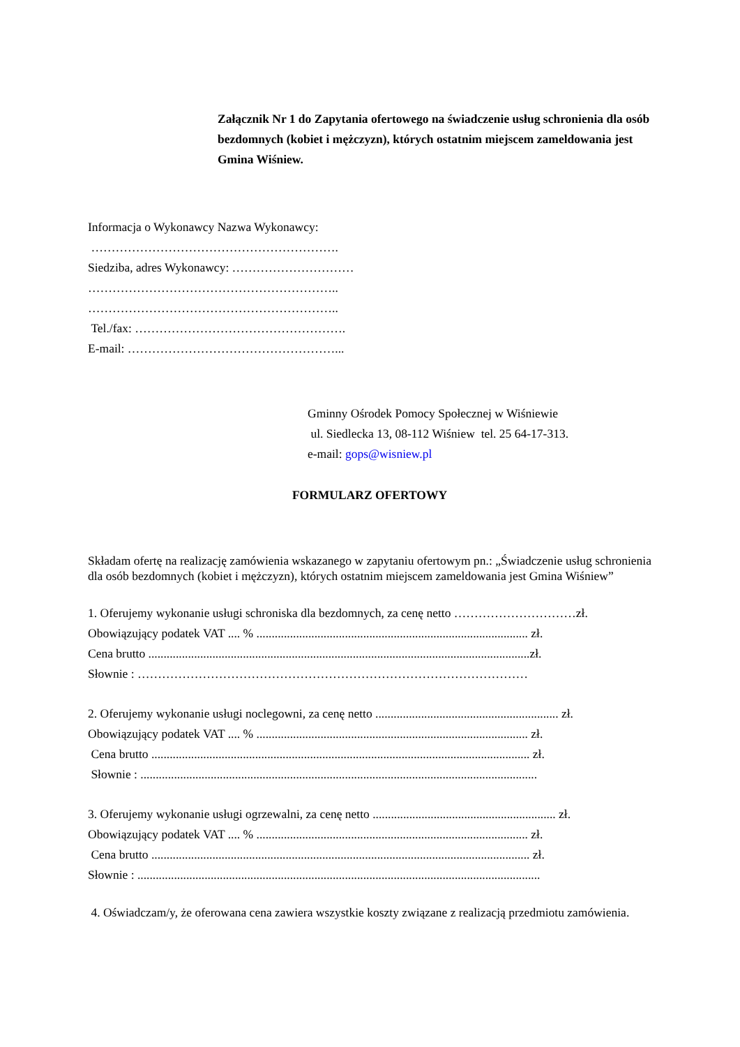Załącznik Nr 1 do Zapytania ofertowego na świadczenie usług schronienia dla osób bezdomnych (kobiet i mężczyzn), których ostatnim miejscem zameldowania jest Gmina Wiśniew.
Informacja o Wykonawcy Nazwa Wykonawcy:
…………………………………………………….
Siedziba, adres Wykonawcy: …………………………
……………………………………………………..
……………………………………………………..
Tel./fax: …………………………………………….
E-mail: ……………………………………………...
Gminny Ośrodek Pomocy Społecznej w Wiśniewie
ul. Siedlecka 13, 08-112 Wiśniew tel. 25 64-17-313.
e-mail: gops@wisniew.pl
FORMULARZ OFERTOWY
Składam ofertę na realizację zamówienia wskazanego w zapytaniu ofertowym pn.: „Świadczenie usług schronienia dla osób bezdomnych (kobiet i mężczyzn), których ostatnim miejscem zameldowania jest Gmina Wiśniew”
1. Oferujemy wykonanie usługi schroniska dla bezdomnych, za cenę netto …………………………zł.
Obowiązujący podatek VAT .... % ......................................................................................... zł.
Cena brutto .............................................................................................................................zł.
Słownie : ……………………………………………………………………………………
2. Oferujemy wykonanie usługi noclegowni, za cenę netto ............................................................ zł.
Obowiązujący podatek VAT .... % ......................................................................................... zł.
Cena brutto ............................................................................................................................ zł.
Słownie : ..................................................................................................................................
3. Oferujemy wykonanie usługi ogrzewalni, za cenę netto ............................................................ zł.
Obowiązujący podatek VAT .... % ......................................................................................... zł.
Cena brutto ............................................................................................................................ zł.
Słownie : ....................................................................................................................................
4. Oświadczam/y, że oferowana cena zawiera wszystkie koszty związane z realizacją przedmiotu zamówienia.